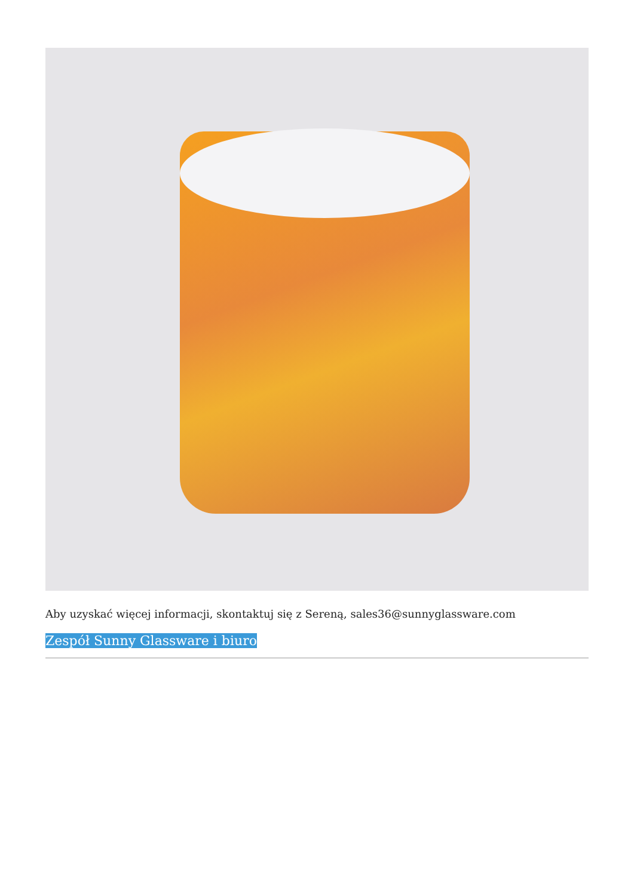Aby uzyskać więcej informacji, skontaktuj się z Sereną, sales36@sunnyglassware.com
Zespół Sunny Glassware i biuro